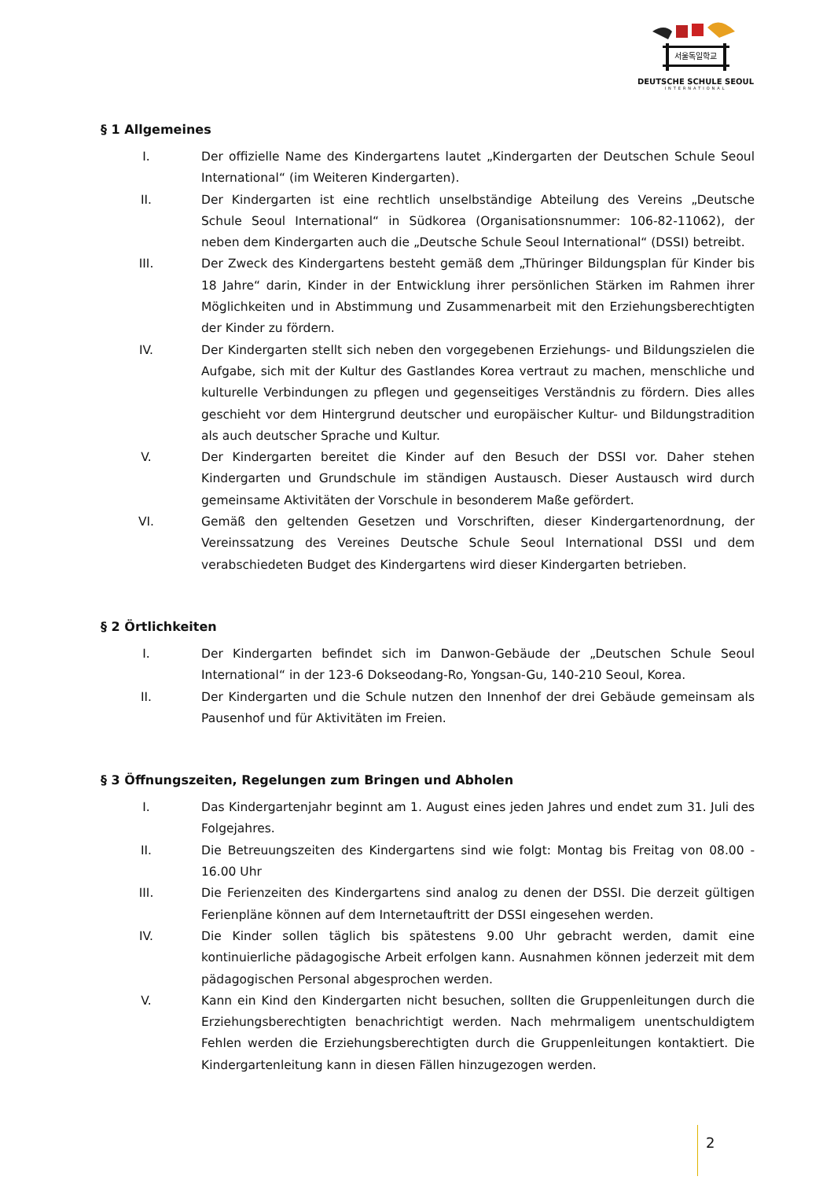서울독일학교
DEUTSCHE SCHULE SEOUL
INTERNATIONAL
§ 1 Allgemeines
I. Der offizielle Name des Kindergartens lautet „Kindergarten der Deutschen Schule Seoul International“ (im Weiteren Kindergarten).
II. Der Kindergarten ist eine rechtlich unselbständige Abteilung des Vereins „Deutsche Schule Seoul International“ in Südkorea (Organisationsnummer: 106-82-11062), der neben dem Kindergarten auch die „Deutsche Schule Seoul International“ (DSSI) betreibt.
III. Der Zweck des Kindergartens besteht gemäß dem „Thüringer Bildungsplan für Kinder bis 18 Jahre“ darin, Kinder in der Entwicklung ihrer persönlichen Stärken im Rahmen ihrer Möglichkeiten und in Abstimmung und Zusammenarbeit mit den Erziehungsberechtigten der Kinder zu fördern.
IV. Der Kindergarten stellt sich neben den vorgegebenen Erziehungs- und Bildungszielen die Aufgabe, sich mit der Kultur des Gastlandes Korea vertraut zu machen, menschliche und kulturelle Verbindungen zu pflegen und gegenseitiges Verständnis zu fördern. Dies alles geschieht vor dem Hintergrund deutscher und europäischer Kultur- und Bildungstradition als auch deutscher Sprache und Kultur.
V. Der Kindergarten bereitet die Kinder auf den Besuch der DSSI vor. Daher stehen Kindergarten und Grundschule im ständigen Austausch. Dieser Austausch wird durch gemeinsame Aktivitäten der Vorschule in besonderem Maße gefördert.
VI. Gemäß den geltenden Gesetzen und Vorschriften, dieser Kindergartenordnung, der Vereinssatzung des Vereines Deutsche Schule Seoul International DSSI und dem verabschiedeten Budget des Kindergartens wird dieser Kindergarten betrieben.
§ 2 Örtlichkeiten
I. Der Kindergarten befindet sich im Danwon-Gebäude der „Deutschen Schule Seoul International“ in der 123-6 Dokseodang-Ro, Yongsan-Gu, 140-210 Seoul, Korea.
II. Der Kindergarten und die Schule nutzen den Innenhof der drei Gebäude gemeinsam als Pausenhof und für Aktivitäten im Freien.
§ 3 Öffnungszeiten, Regelungen zum Bringen und Abholen
I. Das Kindergartenjahr beginnt am 1. August eines jeden Jahres und endet zum 31. Juli des Folgejahres.
II. Die Betreuungszeiten des Kindergartens sind wie folgt: Montag bis Freitag von 08.00 - 16.00 Uhr
III. Die Ferienzeiten des Kindergartens sind analog zu denen der DSSI. Die derzeit gültigen Ferienpläne können auf dem Internetauftritt der DSSI eingesehen werden.
IV. Die Kinder sollen täglich bis spätestens 9.00 Uhr gebracht werden, damit eine kontinuierliche pädagogische Arbeit erfolgen kann. Ausnahmen können jederzeit mit dem pädagogischen Personal abgesprochen werden.
V. Kann ein Kind den Kindergarten nicht besuchen, sollten die Gruppenleitungen durch die Erziehungsberechtigten benachrichtigt werden. Nach mehrmaligem unentschuldigtem Fehlen werden die Erziehungsberechtigten durch die Gruppenleitungen kontaktiert. Die Kindergartenleitung kann in diesen Fällen hinzugezogen werden.
2